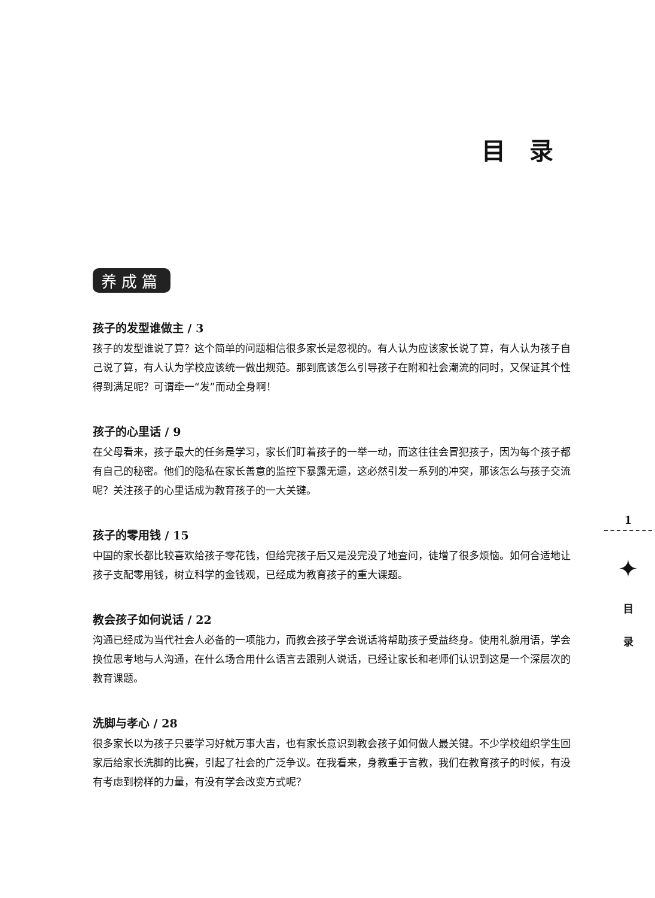目录
养成篇
孩子的发型谁做主 / 3
孩子的发型谁说了算？这个简单的问题相信很多家长是忽视的。有人认为应该家长说了算，有人认为孩子自己说了算，有人认为学校应该统一做出规范。那到底该怎么引导孩子在附和社会潮流的同时，又保证其个性得到满足呢？可谓牵一“发”而动全身啊！
孩子的心里话 / 9
在父母看来，孩子最大的任务是学习，家长们盯着孩子的一举一动，而这往往会冒犯孩子，因为每个孩子都有自己的秘密。他们的隐私在家长善意的监控下暴露无遗，这必然引发一系列的冲突，那该怎么与孩子交流呢？关注孩子的心里话成为教育孩子的一大关键。
孩子的零用钱 / 15
中国的家长都比较喜欢给孩子零花钱，但给完孩子后又是没完没了地查问，徒增了很多烦恼。如何合适地让孩子支配零用钱，树立科学的金钱观，已经成为教育孩子的重大课题。
教会孩子如何说话 / 22
沟通已经成为当代社会人必备的一项能力，而教会孩子学会说话将帮助孩子受益终身。使用礼貌用语，学会换位思考地与人沟通，在什么场合用什么语言去跟别人说话，已经让家长和老师们认识到这是一个深层次的教育课题。
洗脚与孝心 / 28
很多家长以为孩子只要学习好就万事大吉，也有家长意识到教会孩子如何做人最关键。不少学校组织学生回家后给家长洗脚的比赛，引起了社会的广泛争议。在我看来，身教重于言教，我们在教育孩子的时候，有没有考虑到榜样的力量，有没有学会改变方式呢？
1
✦
目
录